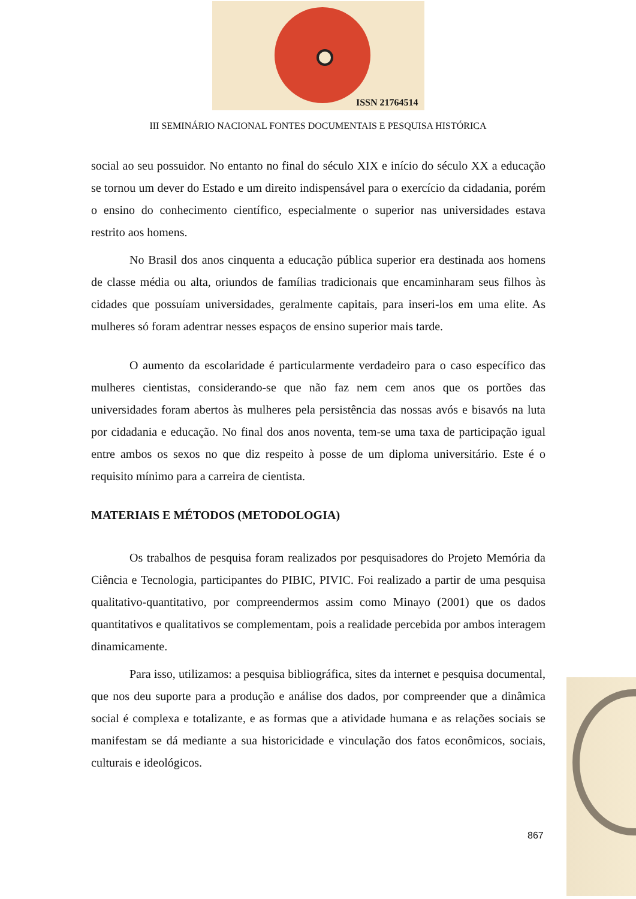ISSN 21764514
III SEMINÁRIO NACIONAL FONTES DOCUMENTAIS E PESQUISA HISTÓRICA
social ao seu possuidor. No entanto no final do século XIX e início do século XX a educação se tornou um dever do Estado e um direito indispensável para o exercício da cidadania, porém o ensino do conhecimento científico, especialmente o superior nas universidades estava restrito aos homens.
No Brasil dos anos cinquenta a educação pública superior era destinada aos homens de classe média ou alta, oriundos de famílias tradicionais que encaminharam seus filhos às cidades que possuíam universidades, geralmente capitais, para inseri-los em uma elite. As mulheres só foram adentrar nesses espaços de ensino superior mais tarde.
O aumento da escolaridade é particularmente verdadeiro para o caso específico das mulheres cientistas, considerando-se que não faz nem cem anos que os portões das universidades foram abertos às mulheres pela persistência das nossas avós e bisavós na luta por cidadania e educação. No final dos anos noventa, tem-se uma taxa de participação igual entre ambos os sexos no que diz respeito à posse de um diploma universitário. Este é o requisito mínimo para a carreira de cientista.
MATERIAIS E MÉTODOS (METODOLOGIA)
Os trabalhos de pesquisa foram realizados por pesquisadores do Projeto Memória da Ciência e Tecnologia, participantes do PIBIC, PIVIC. Foi realizado a partir de uma pesquisa qualitativo-quantitativo, por compreendermos assim como Minayo (2001) que os dados quantitativos e qualitativos se complementam, pois a realidade percebida por ambos interagem dinamicamente.
Para isso, utilizamos: a pesquisa bibliográfica, sites da internet e pesquisa documental, que nos deu suporte para a produção e análise dos dados, por compreender que a dinâmica social é complexa e totalizante, e as formas que a atividade humana e as relações sociais se manifestam se dá mediante a sua historicidade e vinculação dos fatos econômicos, sociais, culturais e ideológicos.
867